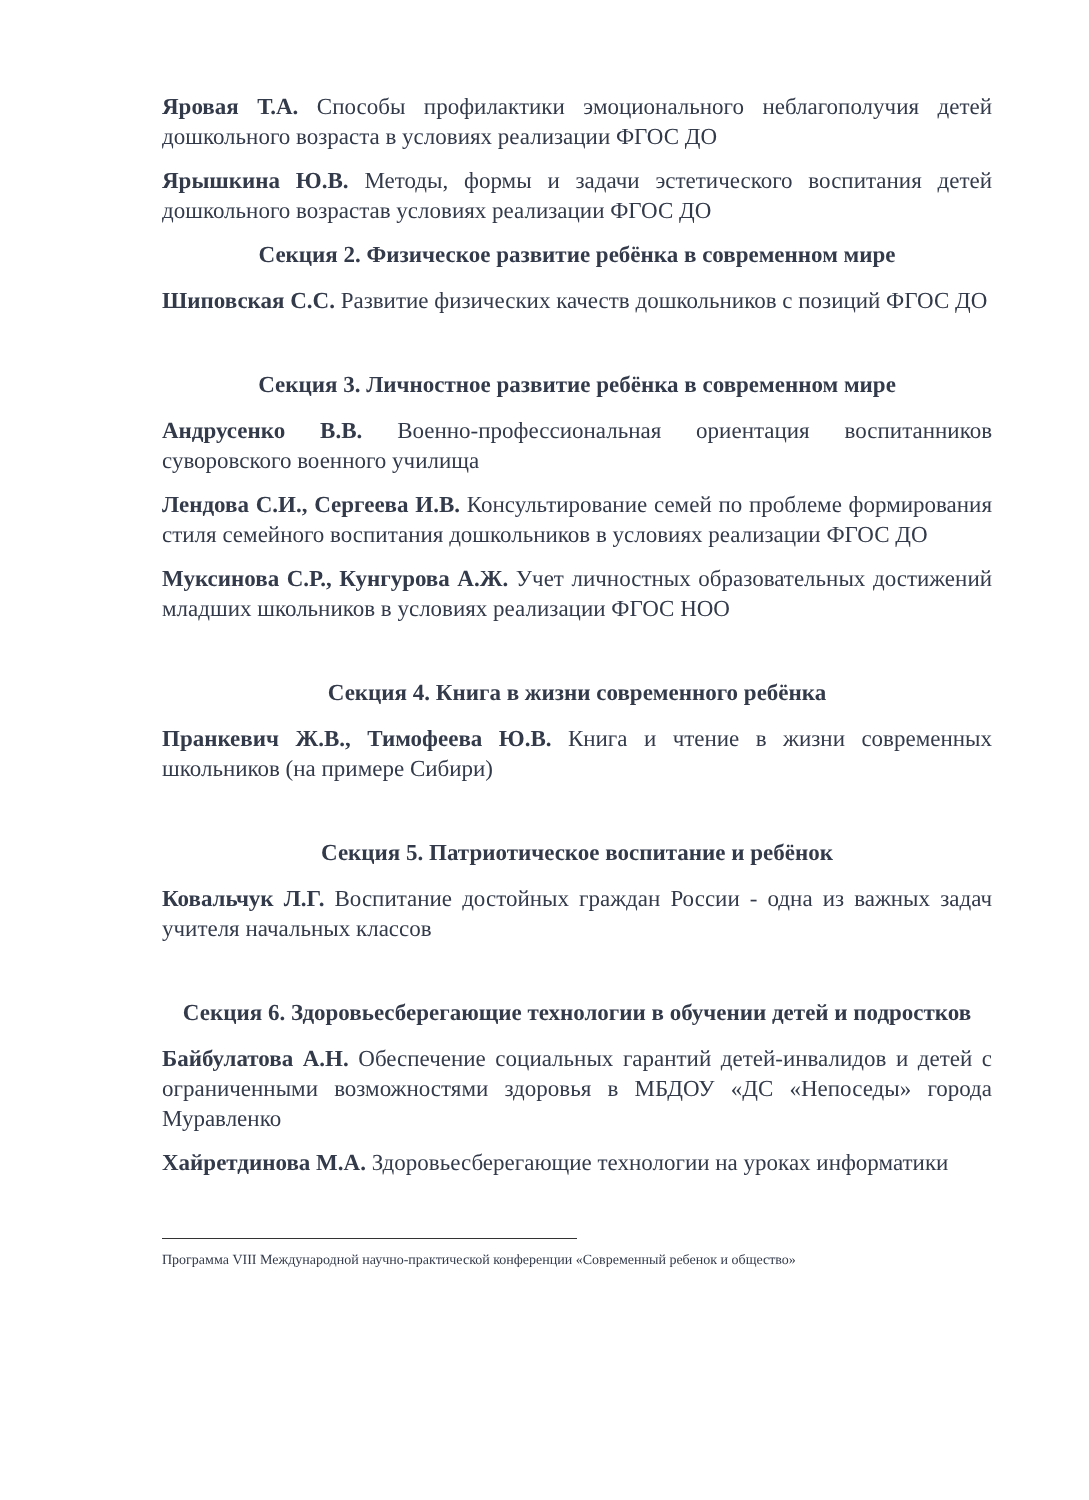Яровая Т.А. Способы профилактики эмоционального неблагополучия детей дошкольного возраста в условиях реализации ФГОС ДО
Ярышкина Ю.В. Методы, формы и задачи эстетического воспитания детей дошкольного возрастав условиях реализации ФГОС ДО
Секция 2. Физическое развитие ребёнка в современном мире
Шиповская С.С. Развитие физических качеств дошкольников с позиций ФГОС ДО
Секция 3. Личностное развитие ребёнка в современном мире
Андрусенко В.В. Военно-профессиональная ориентация воспитанников суворовского военного училища
Лендова С.И., Сергеева И.В. Консультирование семей по проблеме формирования стиля семейного воспитания дошкольников в условиях реализации ФГОС ДО
Муксинова С.Р., Кунгурова А.Ж. Учет личностных образовательных достижений младших школьников в условиях реализации ФГОС НОО
Секция 4. Книга в жизни современного ребёнка
Пранкевич Ж.В., Тимофеева Ю.В. Книга и чтение в жизни современных школьников (на примере Сибири)
Секция 5. Патриотическое воспитание и ребёнок
Ковальчук Л.Г. Воспитание достойных граждан России - одна из важных задач учителя начальных классов
Секция 6. Здоровьесберегающие технологии в обучении детей и подростков
Байбулатова А.Н. Обеспечение социальных гарантий детей-инвалидов и детей с ограниченными возможностями здоровья в МБДОУ «ДС «Непоседы» города Муравленко
Хайретдинова М.А. Здоровьесберегающие технологии на уроках информатики
Программа VIII Международной научно-практической конференции «Современный ребенок и общество»